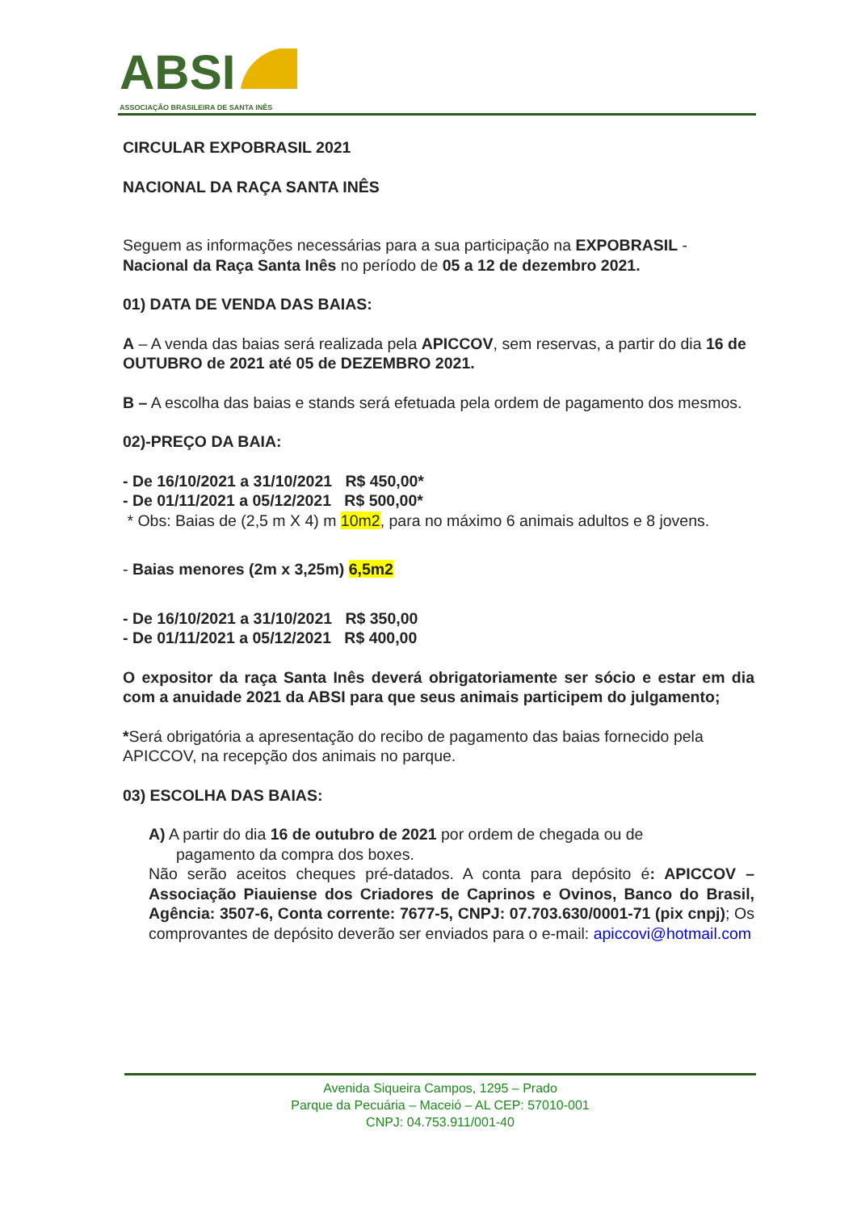ABSI
ASSOCIAÇÃO BRASILEIRA DE SANTA INÊS
CIRCULAR EXPOBRASIL 2021
NACIONAL DA RAÇA SANTA INÊS
Seguem as informações necessárias para a sua participação na EXPOBRASIL - Nacional da Raça Santa Inês no período de 05 a 12 de dezembro 2021.
01) DATA DE VENDA DAS BAIAS:
A – A venda das baias será realizada pela APICCOV, sem reservas, a partir do dia 16 de OUTUBRO de 2021 até 05 de DEZEMBRO 2021.
B – A escolha das baias e stands será efetuada pela ordem de pagamento dos mesmos.
02)-PREÇO DA BAIA:
- De 16/10/2021 a 31/10/2021 R$ 450,00*
- De 01/11/2021 a 05/12/2021 R$ 500,00*
* Obs: Baias de (2,5 m X 4) m 10m2, para no máximo 6 animais adultos e 8 jovens.
- Baias menores (2m x 3,25m) 6,5m2
- De 16/10/2021 a 31/10/2021 R$ 350,00
- De 01/11/2021 a 05/12/2021 R$ 400,00
O expositor da raça Santa Inês deverá obrigatoriamente ser sócio e estar em dia com a anuidade 2021 da ABSI para que seus animais participem do julgamento;
*Será obrigatória a apresentação do recibo de pagamento das baias fornecido pela APICCOV, na recepção dos animais no parque.
03) ESCOLHA DAS BAIAS:
A) A partir do dia 16 de outubro de 2021 por ordem de chegada ou de
pagamento da compra dos boxes.
Não serão aceitos cheques pré-datados. A conta para depósito é: APICCOV – Associação Piauiense dos Criadores de Caprinos e Ovinos, Banco do Brasil, Agência: 3507-6, Conta corrente: 7677-5, CNPJ: 07.703.630/0001-71 (pix cnpj); Os comprovantes de depósito deverão ser enviados para o e-mail: apiccovi@hotmail.com
Avenida Siqueira Campos, 1295 – Prado
Parque da Pecuária – Maceió – AL CEP: 57010-001
CNPJ: 04.753.911/001-40